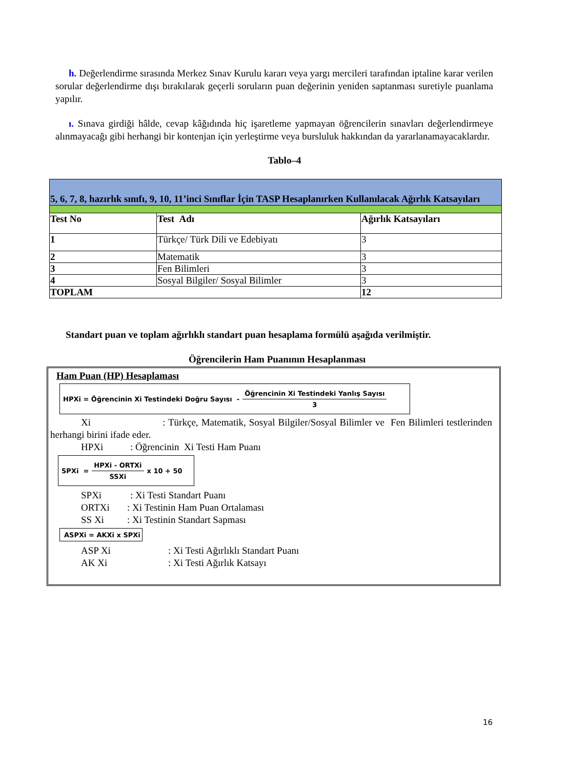h. Değerlendirme sırasında Merkez Sınav Kurulu kararı veya yargı mercileri tarafından iptaline karar verilen sorular değerlendirme dışı bırakılarak geçerli soruların puan değerinin yeniden saptanması suretiyle puanlama yapılır.
ı. Sınava girdiği hâlde, cevap kâğıdında hiç işaretleme yapmayan öğrencilerin sınavları değerlendirmeye alınmayacağı gibi herhangi bir kontenjan için yerleştirme veya bursluluk hakkından da yararlanamayacaklardır.
Tablo–4
| 5, 6, 7, 8, hazırlık sınıfı, 9, 10, 11’inci Sınıflar İçin TASP Hesaplanırken Kullanılacak Ağırlık Katsayıları | | |
| Test No | Test Adı | Ağırlık Katsayıları |
| 1 | Türkçe/ Türk Dili ve Edebiyatı | 3 |
| 2 | Matematik | 3 |
| 3 | Fen Bilimleri | 3 |
| 4 | Sosyal Bilgiler/ Sosyal Bilimler | 3 |
| TOPLAM | | 12 |
Standart puan ve toplam ağırlıklı standart puan hesaplama formülü aşağıda verilmiştir.
Öğrencilerin Ham Puanının Hesaplanması
Ham Puan (HP) Hesaplaması
HPXi = Öğrencinin Xi Testindeki Doğru Sayısı - Öğrencinin Xi Testindeki Yanlış Sayısı 3
Xi: Türkçe, Matematik, Sosyal Bilgiler/Sosyal Bilimler ve Fen Bilimleri testlerinden herhangi birini ifade eder.
HPXi: Öğrencinin Xi Testi Ham Puanı
SPXi = HPXi - ORTXi SSXi x 10 + 50
SPXi: Xi Testi Standart Puanı
ORTXi: Xi Testinin Ham Puan Ortalaması
SS Xi: Xi Testinin Standart Sapması
ASPXi = AKXi x SPXi
ASP Xi: Xi Testi Ağırlıklı Standart Puanı
AK Xi: Xi Testi Ağırlık Katsayı
16